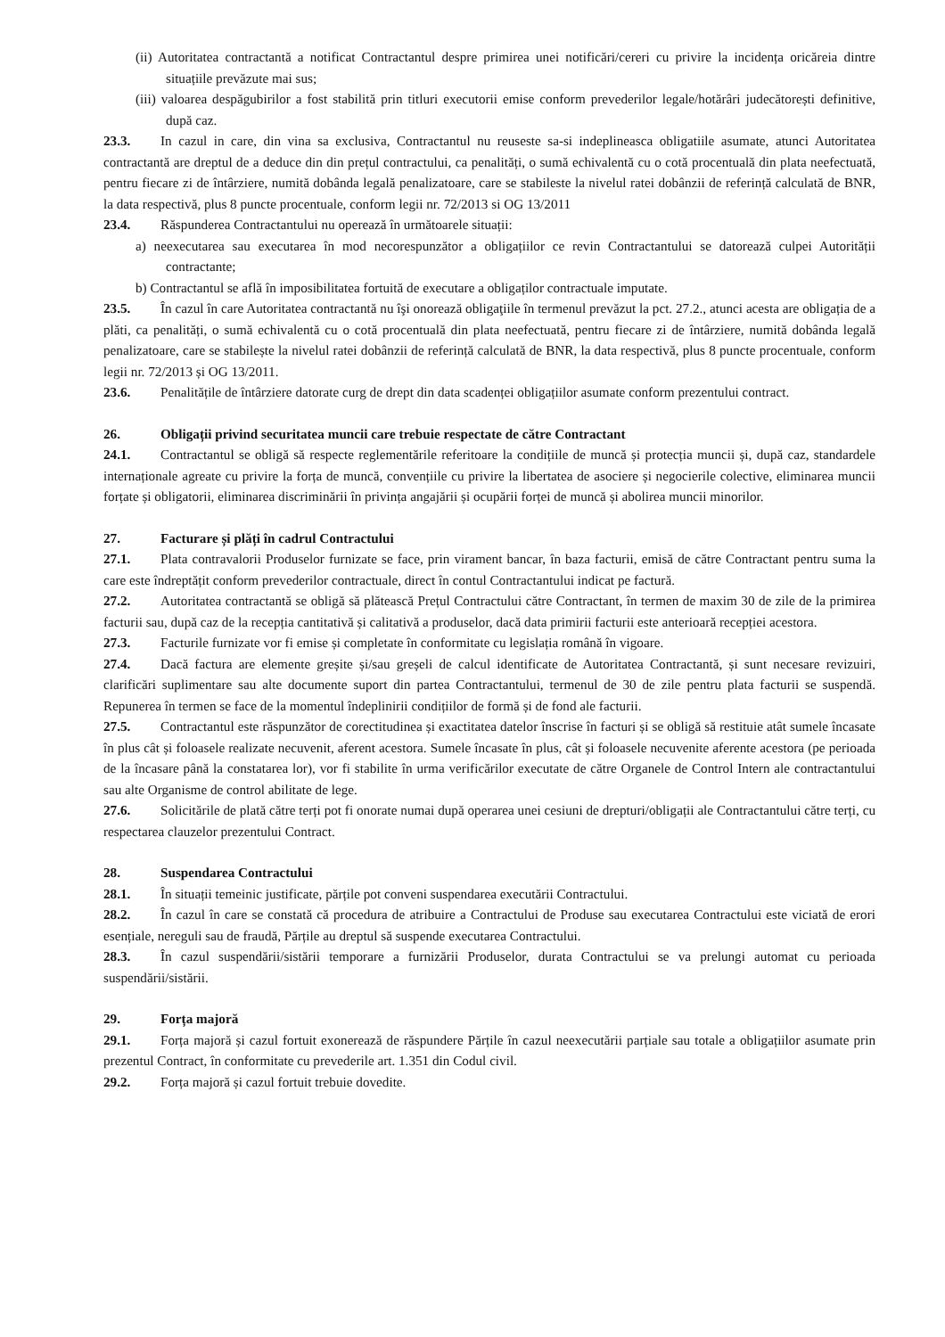(ii) Autoritatea contractantă a notificat Contractantul despre primirea unei notificări/cereri cu privire la incidența oricăreia dintre situațiile prevăzute mai sus;
(iii) valoarea despăgubirilor a fost stabilită prin titluri executorii emise conform prevederilor legale/hotărâri judecătorești definitive, după caz.
23.3. In cazul in care, din vina sa exclusiva, Contractantul nu reuseste sa-si indeplineasca obligatiile asumate, atunci Autoritatea contractantă are dreptul de a deduce din din prețul contractului, ca penalități, o sumă echivalentă cu o cotă procentuală din plata neefectuată, pentru fiecare zi de întârziere, numită dobânda legală penalizatoare, care se stabileste la nivelul ratei dobânzii de referință calculată de BNR, la data respectivă, plus 8 puncte procentuale, conform legii nr. 72/2013 si OG 13/2011
23.4. Răspunderea Contractantului nu operează în următoarele situații:
a) neexecutarea sau executarea în mod necorespunzător a obligațiilor ce revin Contractantului se datorează culpei Autorității contractante;
b) Contractantul se află în imposibilitatea fortuită de executare a obligaților contractuale imputate.
23.5. În cazul în care Autoritatea contractantă nu îşi onorează obligaţiile în termenul prevăzut la pct. 27.2., atunci acesta are obligația de a plăti, ca penalități, o sumă echivalentă cu o cotă procentuală din plata neefectuată, pentru fiecare zi de întârziere, numită dobânda legală penalizatoare, care se stabilește la nivelul ratei dobânzii de referință calculată de BNR, la data respectivă, plus 8 puncte procentuale, conform legii nr. 72/2013 și OG 13/2011.
23.6. Penalitățile de întârziere datorate curg de drept din data scadenței obligațiilor asumate conform prezentului contract.
26. Obligații privind securitatea muncii care trebuie respectate de către Contractant
24.1. Contractantul se obligă să respecte reglementările referitoare la condițiile de muncă și protecția muncii și, după caz, standardele internaționale agreate cu privire la forța de muncă, convențiile cu privire la libertatea de asociere și negocierile colective, eliminarea muncii forțate și obligatorii, eliminarea discriminării în privința angajării și ocupării forței de muncă și abolirea muncii minorilor.
27. Facturare și plăți în cadrul Contractului
27.1. Plata contravalorii Produselor furnizate se face, prin virament bancar, în baza facturii, emisă de către Contractant pentru suma la care este îndreptățit conform prevederilor contractuale, direct în contul Contractantului indicat pe factură.
27.2. Autoritatea contractantă se obligă să plătească Prețul Contractului către Contractant, în termen de maxim 30 de zile de la primirea facturii sau, după caz de la recepția cantitativă și calitativă a produselor, dacă data primirii facturii este anterioară recepției acestora.
27.3. Facturile furnizate vor fi emise și completate în conformitate cu legislația română în vigoare.
27.4. Dacă factura are elemente greșite și/sau greșeli de calcul identificate de Autoritatea Contractantă, și sunt necesare revizuiri, clarificări suplimentare sau alte documente suport din partea Contractantului, termenul de 30 de zile pentru plata facturii se suspendă. Repunerea în termen se face de la momentul îndeplinirii condițiilor de formă și de fond ale facturii.
27.5. Contractantul este răspunzător de corectitudinea și exactitatea datelor înscrise în facturi și se obligă să restituie atât sumele încasate în plus cât și foloasele realizate necuvenit, aferent acestora. Sumele încasate în plus, cât și foloasele necuvenite aferente acestora (pe perioada de la încasare până la constatarea lor), vor fi stabilite în urma verificărilor executate de către Organele de Control Intern ale contractantului sau alte Organisme de control abilitate de lege.
27.6. Solicitările de plată către terți pot fi onorate numai după operarea unei cesiuni de drepturi/obligații ale Contractantului către terți, cu respectarea clauzelor prezentului Contract.
28. Suspendarea Contractului
28.1. În situații temeinic justificate, părțile pot conveni suspendarea executării Contractului.
28.2. În cazul în care se constată că procedura de atribuire a Contractului de Produse sau executarea Contractului este viciată de erori esențiale, nereguli sau de fraudă, Părțile au dreptul să suspende executarea Contractului.
28.3. În cazul suspendării/sistării temporare a furnizării Produselor, durata Contractului se va prelungi automat cu perioada suspendării/sistării.
29. Forța majoră
29.1. Forța majoră și cazul fortuit exonerează de răspundere Părțile în cazul neexecutării parțiale sau totale a obligațiilor asumate prin prezentul Contract, în conformitate cu prevederile art. 1.351 din Codul civil.
29.2. Forța majoră și cazul fortuit trebuie dovedite.